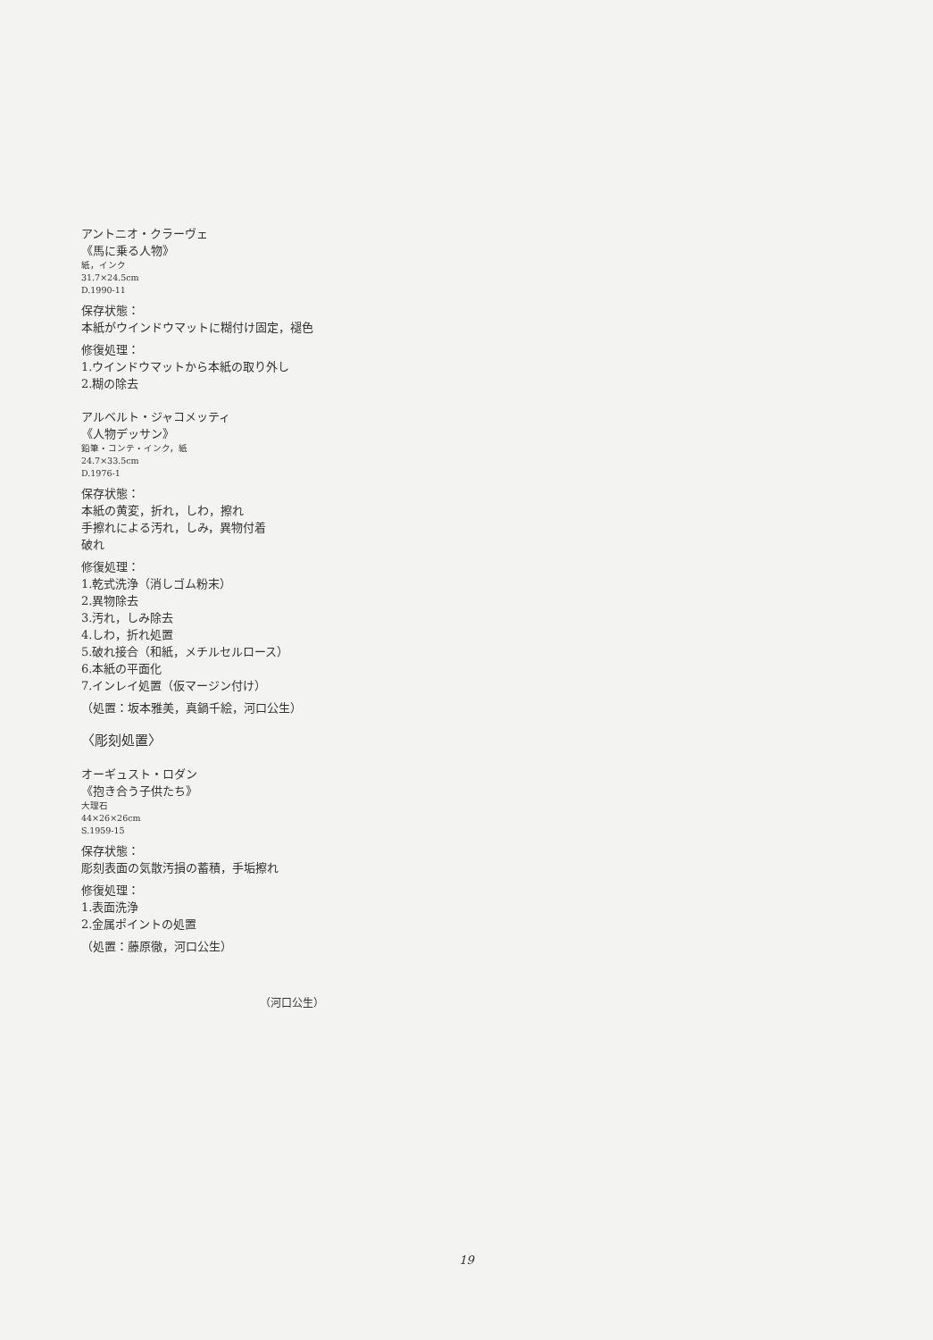アントニオ・クラーヴェ
《馬に乗る人物》
紙，インク
31.7×24.5cm
D.1990-11
保存状態：
本紙がウインドウマットに糊付け固定，褪色
修復処理：
1.ウインドウマットから本紙の取り外し
2.糊の除去
アルベルト・ジャコメッティ
《人物デッサン》
鉛筆・コンテ・インク，紙
24.7×33.5cm
D.1976-1
保存状態：
本紙の黄変，折れ，しわ，擦れ
手擦れによる汚れ，しみ，異物付着
破れ
修復処理：
1.乾式洗浄（消しゴム粉末）
2.異物除去
3.汚れ，しみ除去
4.しわ，折れ処置
5.破れ接合（和紙，メチルセルロース）
6.本紙の平面化
7.インレイ処置（仮マージン付け）
（処置：坂本雅美，真鍋千絵，河口公生）
〈彫刻処置〉
オーギュスト・ロダン
《抱き合う子供たち》
大理石
44×26×26cm
S.1959-15
保存状態：
彫刻表面の気散汚損の蓄積，手垢擦れ
修復処理：
1.表面洗浄
2.金属ポイントの処置
（処置：藤原徹，河口公生）
（河口公生）
19